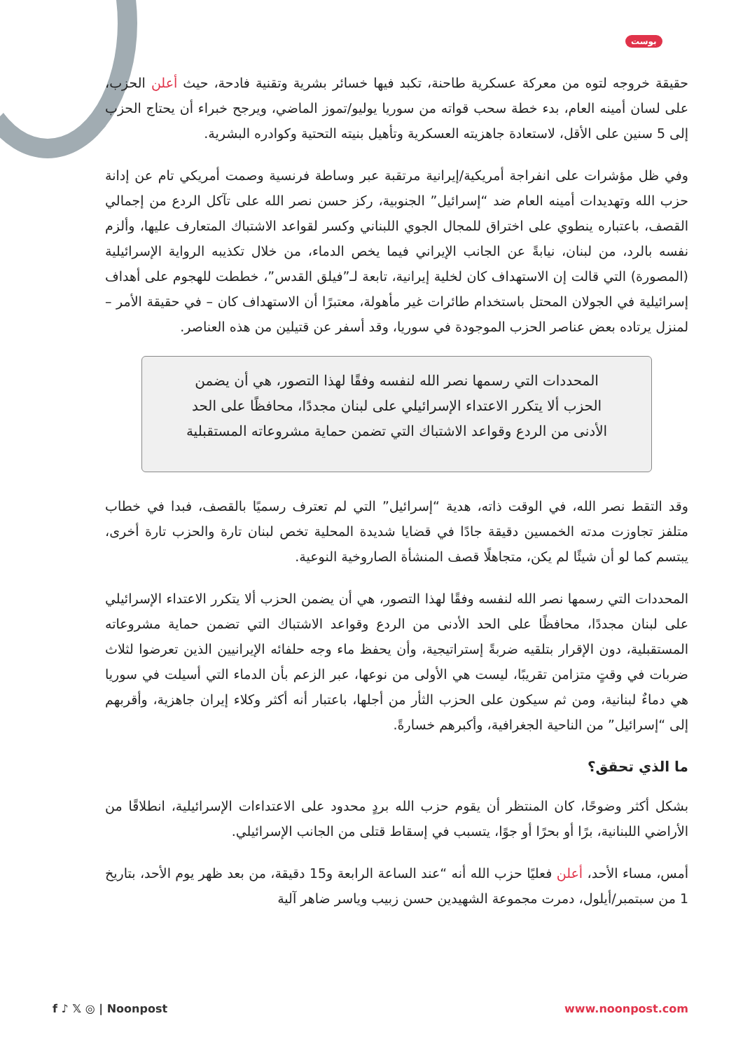بوست
حقيقة خروجه لتوه من معركة عسكرية طاحنة، تكبد فيها خسائر بشرية وتقنية فادحة، حيث أعلن الحزب، على لسان أمينه العام، بدء خطة سحب قواته من سوريا يوليو/تموز الماضي، ويرجح خبراء أن يحتاج الحزب إلى 5 سنين على الأقل، لاستعادة جاهزيته العسكرية وتأهيل بنيته التحتية وكوادره البشرية.
وفي ظل مؤشرات على انفراجة أمريكية/إيرانية مرتقبة عبر وساطة فرنسية وصمت أمريكي تام عن إدانة حزب الله وتهديدات أمينه العام ضد “إسرائيل” الجنوبية، ركز حسن نصر الله على تآكل الردع من إجمالي القصف، باعتباره ينطوي على اختراق للمجال الجوي اللبناني وكسر لقواعد الاشتباك المتعارف عليها، وألزم نفسه بالرد، من لبنان، نيابةً عن الجانب الإيراني فيما يخص الدماء، من خلال تكذيبه الرواية الإسرائيلية (المصورة) التي قالت إن الاستهداف كان لخلية إيرانية، تابعة لـ”فيلق القدس”، خططت للهجوم على أهداف إسرائيلية في الجولان المحتل باستخدام طائرات غير مأهولة، معتبرًا أن الاستهداف كان – في حقيقة الأمر – لمنزل يرتاده بعض عناصر الحزب الموجودة في سوريا، وقد أسفر عن قتيلين من هذه العناصر.
المحددات التي رسمها نصر الله لنفسه وفقًا لهذا التصور، هي أن يضمن الحزب ألا يتكرر الاعتداء الإسرائيلي على لبنان مجددًا، محافظًا على الحد الأدنى من الردع وقواعد الاشتباك التي تضمن حماية مشروعاته المستقبلية
وقد التقط نصر الله، في الوقت ذاته، هدية “إسرائيل” التي لم تعترف رسميًا بالقصف، فبدا في خطاب متلفز تجاوزت مدته الخمسين دقيقة جادًا في قضايا شديدة المحلية تخص لبنان تارة والحزب تارة أخرى، يبتسم كما لو أن شيئًا لم يكن، متجاهلًا قصف المنشأة الصاروخية النوعية.
المحددات التي رسمها نصر الله لنفسه وفقًا لهذا التصور، هي أن يضمن الحزب ألا يتكرر الاعتداء الإسرائيلي على لبنان مجددًا، محافظًا على الحد الأدنى من الردع وقواعد الاشتباك التي تضمن حماية مشروعاته المستقبلية، دون الإقرار بتلقيه ضربةً إستراتيجية، وأن يحفظ ماء وجه حلفائه الإيرانيين الذين تعرضوا لثلاث ضربات في وقتٍ متزامن تقريبًا، ليست هي الأولى من نوعها، عبر الزعم بأن الدماء التي أسيلت في سوريا هي دماءٌ لبنانية، ومن ثم سيكون على الحزب الثأر من أجلها، باعتبار أنه أكثر وكلاء إيران جاهزية، وأقربهم إلى “إسرائيل” من الناحية الجغرافية، وأكبرهم خسارةً.
ما الذي تحقق؟
بشكل أكثر وضوحًا، كان المنتظر أن يقوم حزب الله بردٍ محدود على الاعتداءات الإسرائيلية، انطلاقًا من الأراضي اللبنانية، برًا أو بحرًا أو جوًا، يتسبب في إسقاط قتلى من الجانب الإسرائيلي.
أمس، مساء الأحد، أعلن فعليًا حزب الله أنه “عند الساعة الرابعة و15 دقيقة، من بعد ظهر يوم الأحد، بتاريخ 1 من سبتمبر/أيلول، دمرت مجموعة الشهيدين حسن زبيب وياسر ضاهر آلية
f ♪ 𝕏 ◎ | Noonpost www.noonpost.com